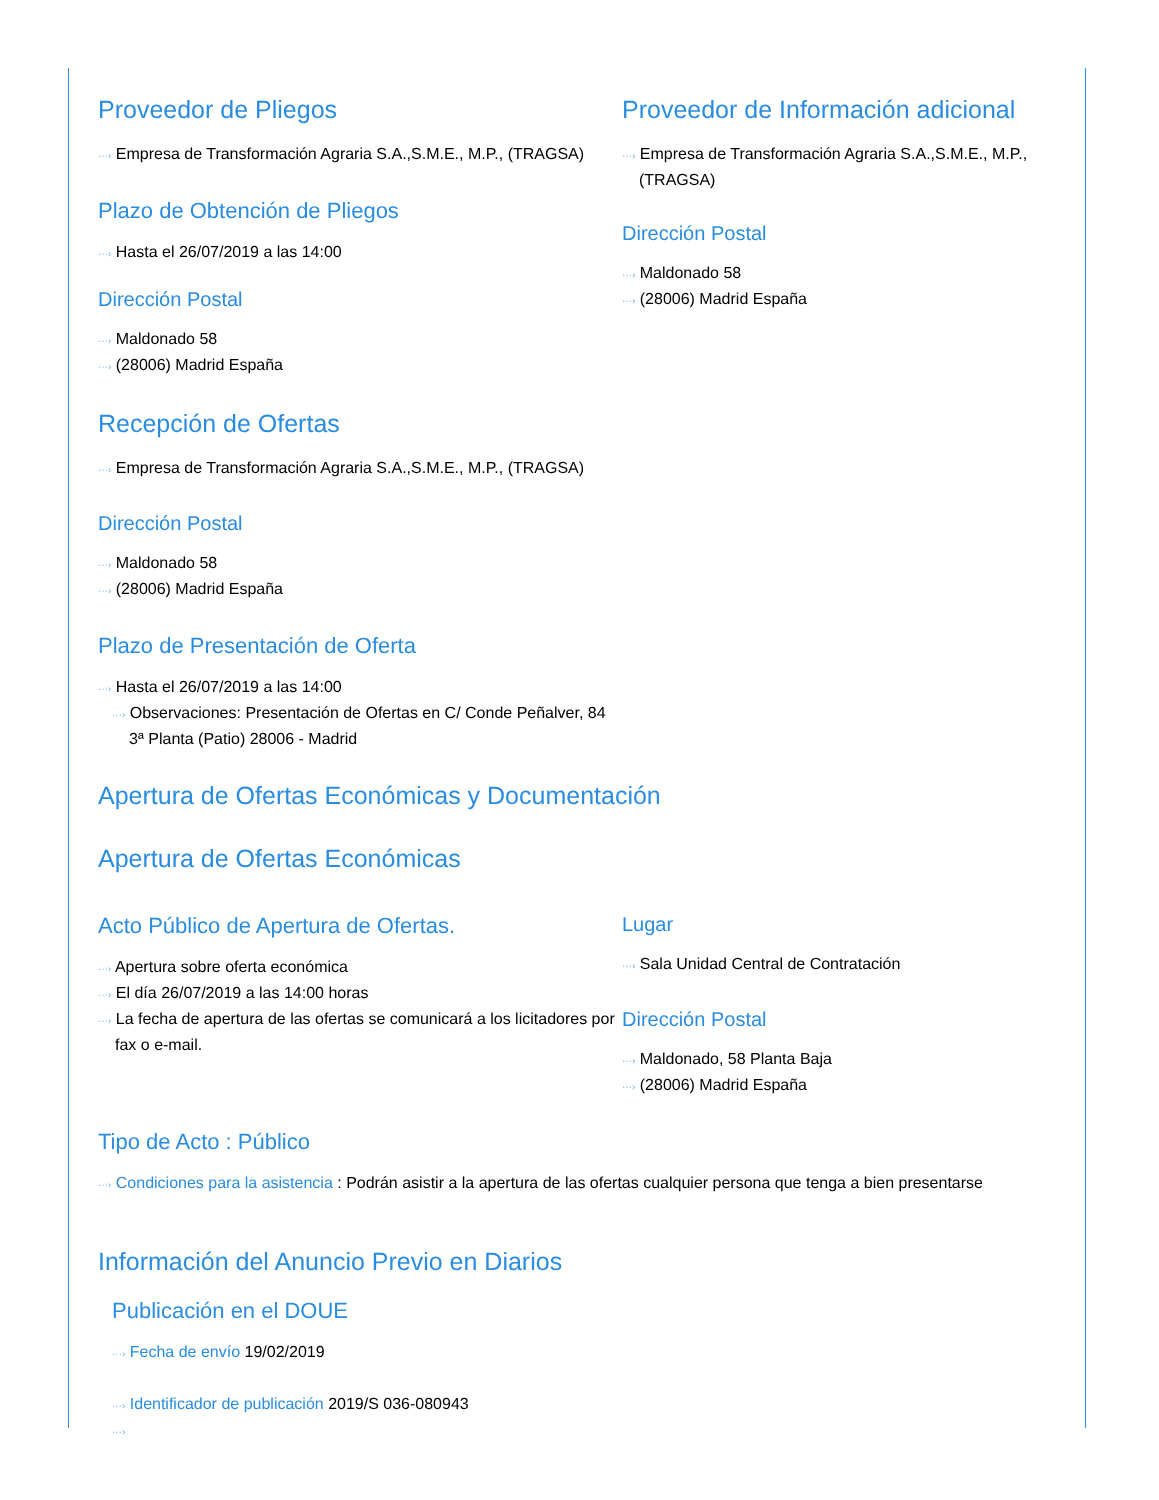Proveedor de Pliegos
···› Empresa de Transformación Agraria S.A.,S.M.E., M.P., (TRAGSA)
Plazo de Obtención de Pliegos
···› Hasta el 26/07/2019 a las 14:00
Dirección Postal
···› Maldonado 58
···› (28006) Madrid España
Proveedor de Información adicional
···› Empresa de Transformación Agraria S.A.,S.M.E., M.P., (TRAGSA)
Dirección Postal
···› Maldonado 58
···› (28006) Madrid España
Recepción de Ofertas
···› Empresa de Transformación Agraria S.A.,S.M.E., M.P., (TRAGSA)
Dirección Postal
···› Maldonado 58
···› (28006) Madrid España
Plazo de Presentación de Oferta
···› Hasta el 26/07/2019 a las 14:00
···› Observaciones: Presentación de Ofertas en C/ Conde Peñalver, 84 3ª Planta (Patio) 28006 - Madrid
Apertura de Ofertas Económicas y Documentación
Apertura de Ofertas Económicas
Acto Público de Apertura de Ofertas.
···› Apertura sobre oferta económica
···› El día 26/07/2019 a las 14:00 horas
···› La fecha de apertura de las ofertas se comunicará a los licitadores por fax o e-mail.
Lugar
···› Sala Unidad Central de Contratación
Dirección Postal
···› Maldonado, 58 Planta Baja
···› (28006) Madrid España
Tipo de Acto : Público
···› Condiciones para la asistencia : Podrán asistir a la apertura de las ofertas cualquier persona que tenga a bien presentarse
Información del Anuncio Previo en Diarios
Publicación en el DOUE
···› Fecha de envío 19/02/2019
···› Identificador de publicación 2019/S 036-080943
···›